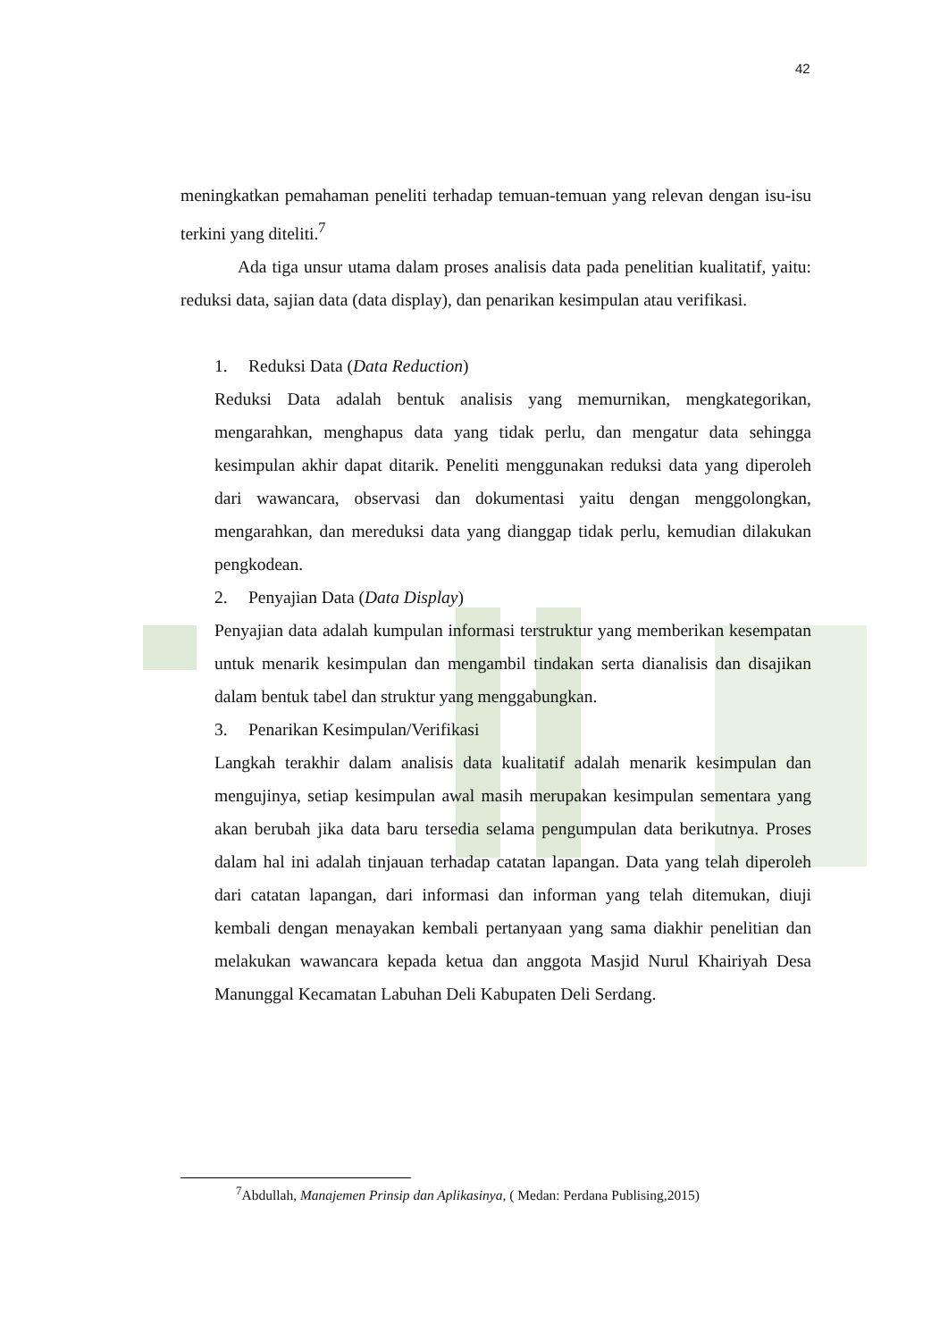42
meningkatkan pemahaman peneliti terhadap temuan-temuan yang relevan dengan isu-isu terkini yang diteliti.<sup>7</sup>
Ada tiga unsur utama dalam proses analisis data pada penelitian kualitatif, yaitu: reduksi data, sajian data (data display), dan penarikan kesimpulan atau verifikasi.
1. Reduksi Data (Data Reduction)
Reduksi Data adalah bentuk analisis yang memurnikan, mengkategorikan, mengarahkan, menghapus data yang tidak perlu, dan mengatur data sehingga kesimpulan akhir dapat ditarik. Peneliti menggunakan reduksi data yang diperoleh dari wawancara, observasi dan dokumentasi yaitu dengan menggolongkan, mengarahkan, dan mereduksi data yang dianggap tidak perlu, kemudian dilakukan pengkodean.
2. Penyajian Data (Data Display)
Penyajian data adalah kumpulan informasi terstruktur yang memberikan kesempatan untuk menarik kesimpulan dan mengambil tindakan serta dianalisis dan disajikan dalam bentuk tabel dan struktur yang menggabungkan.
3. Penarikan Kesimpulan/Verifikasi
Langkah terakhir dalam analisis data kualitatif adalah menarik kesimpulan dan mengujinya, setiap kesimpulan awal masih merupakan kesimpulan sementara yang akan berubah jika data baru tersedia selama pengumpulan data berikutnya. Proses dalam hal ini adalah tinjauan terhadap catatan lapangan. Data yang telah diperoleh dari catatan lapangan, dari informasi dan informan yang telah ditemukan, diuji kembali dengan menayakan kembali pertanyaan yang sama diakhir penelitian dan melakukan wawancara kepada ketua dan anggota Masjid Nurul Khairiyah Desa Manunggal Kecamatan Labuhan Deli Kabupaten Deli Serdang.
<sup>7</sup> Abdullah, Manajemen Prinsip dan Aplikasinya, ( Medan: Perdana Publising,2015)